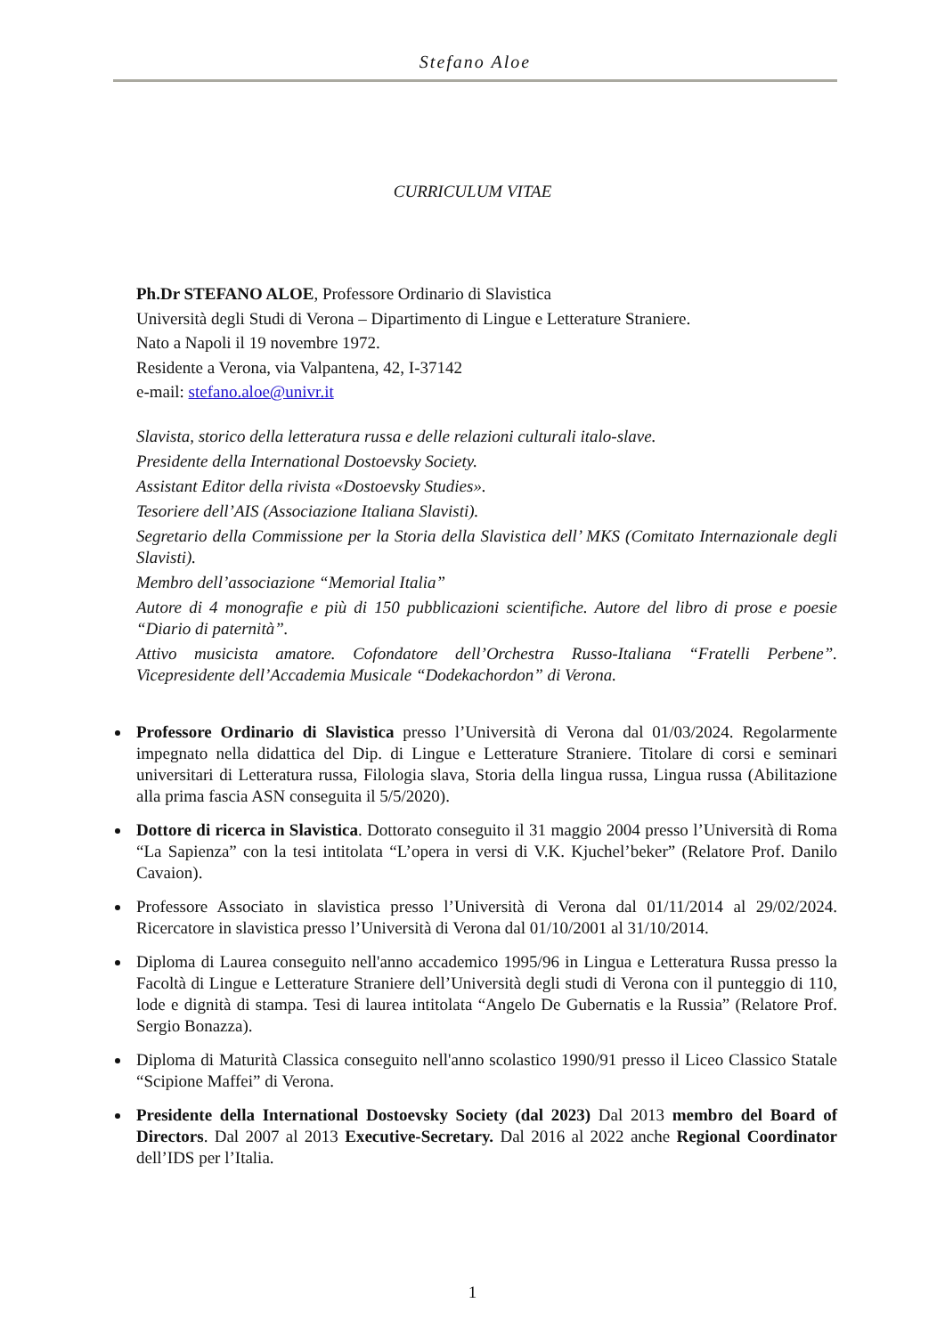Stefano Aloe
CURRICULUM VITAE
Ph.Dr STEFANO ALOE, Professore Ordinario di Slavistica
Università degli Studi di Verona – Dipartimento di Lingue e Letterature Straniere.
Nato a Napoli il 19 novembre 1972.
Residente a Verona, via Valpantena, 42, I-37142
e-mail: stefano.aloe@univr.it
Slavista, storico della letteratura russa e delle relazioni culturali italo-slave.
Presidente della International Dostoevsky Society.
Assistant Editor della rivista «Dostoevsky Studies».
Tesoriere dell’AIS (Associazione Italiana Slavisti).
Segretario della Commissione per la Storia della Slavistica dell’ MKS (Comitato Internazionale degli Slavisti).
Membro dell’associazione “Memorial Italia”
Autore di 4 monografie e più di 150 pubblicazioni scientifiche. Autore del libro di prose e poesie “Diario di paternità”.
Attivo musicista amatore. Cofondatore dell’Orchestra Russo-Italiana “Fratelli Perbene”. Vicepresidente dell’Accademia Musicale “Dodekachordon” di Verona.
Professore Ordinario di Slavistica presso l’Università di Verona dal 01/03/2024. Regolarmente impegnato nella didattica del Dip. di Lingue e Letterature Straniere. Titolare di corsi e seminari universitari di Letteratura russa, Filologia slava, Storia della lingua russa, Lingua russa (Abilitazione alla prima fascia ASN conseguita il 5/5/2020).
Dottore di ricerca in Slavistica. Dottorato conseguito il 31 maggio 2004 presso l’Università di Roma “La Sapienza” con la tesi intitolata “L’opera in versi di V.K. Kjuchel’beker” (Relatore Prof. Danilo Cavaion).
Professore Associato in slavistica presso l’Università di Verona dal 01/11/2014 al 29/02/2024. Ricercatore in slavistica presso l’Università di Verona dal 01/10/2001 al 31/10/2014.
Diploma di Laurea conseguito nell'anno accademico 1995/96 in Lingua e Letteratura Russa presso la Facoltà di Lingue e Letterature Straniere dell’Università degli studi di Verona con il punteggio di 110, lode e dignità di stampa. Tesi di laurea intitolata “Angelo De Gubernatis e la Russia” (Relatore Prof. Sergio Bonazza).
Diploma di Maturità Classica conseguito nell'anno scolastico 1990/91 presso il Liceo Classico Statale “Scipione Maffei” di Verona.
Presidente della International Dostoevsky Society (dal 2023) Dal 2013 membro del Board of Directors. Dal 2007 al 2013 Executive-Secretary. Dal 2016 al 2022 anche Regional Coordinator dell’IDS per l’Italia.
1